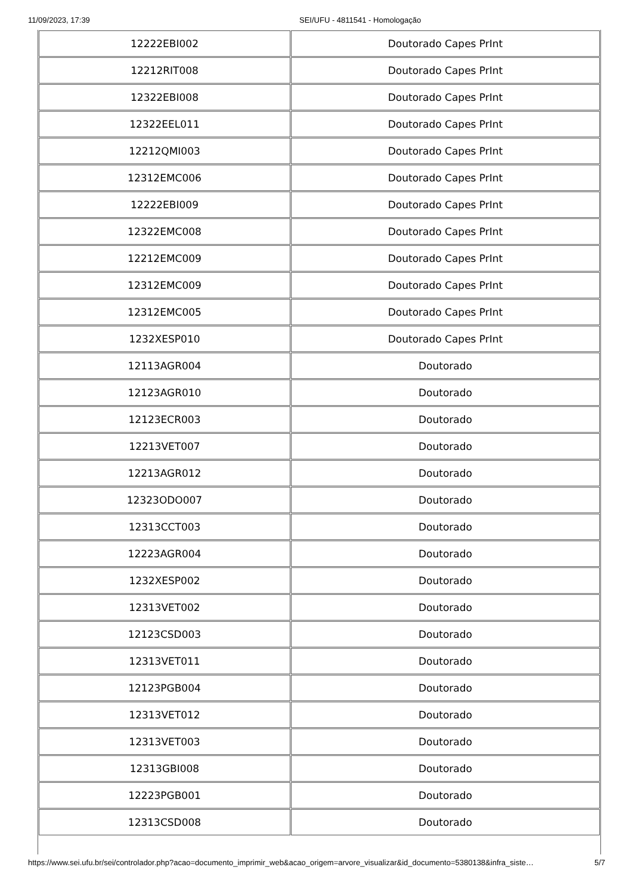11/09/2023, 17:39 SEI/UFU - 4811541 - Homologação
| 12222EBI002 | Doutorado Capes PrInt |
| 12212RIT008 | Doutorado Capes PrInt |
| 12322EBI008 | Doutorado Capes PrInt |
| 12322EEL011 | Doutorado Capes PrInt |
| 12212QMI003 | Doutorado Capes PrInt |
| 12312EMC006 | Doutorado Capes PrInt |
| 12222EBI009 | Doutorado Capes PrInt |
| 12322EMC008 | Doutorado Capes PrInt |
| 12212EMC009 | Doutorado Capes PrInt |
| 12312EMC009 | Doutorado Capes PrInt |
| 12312EMC005 | Doutorado Capes PrInt |
| 1232XESP010 | Doutorado Capes PrInt |
| 12113AGR004 | Doutorado |
| 12123AGR010 | Doutorado |
| 12123ECR003 | Doutorado |
| 12213VET007 | Doutorado |
| 12213AGR012 | Doutorado |
| 12323ODO007 | Doutorado |
| 12313CCT003 | Doutorado |
| 12223AGR004 | Doutorado |
| 1232XESP002 | Doutorado |
| 12313VET002 | Doutorado |
| 12123CSD003 | Doutorado |
| 12313VET011 | Doutorado |
| 12123PGB004 | Doutorado |
| 12313VET012 | Doutorado |
| 12313VET003 | Doutorado |
| 12313GBI008 | Doutorado |
| 12223PGB001 | Doutorado |
| 12313CSD008 | Doutorado |
https://www.sei.ufu.br/sei/controlador.php?acao=documento_imprimir_web&acao_origem=arvore_visualizar&id_documento=5380138&infra_siste… 5/7